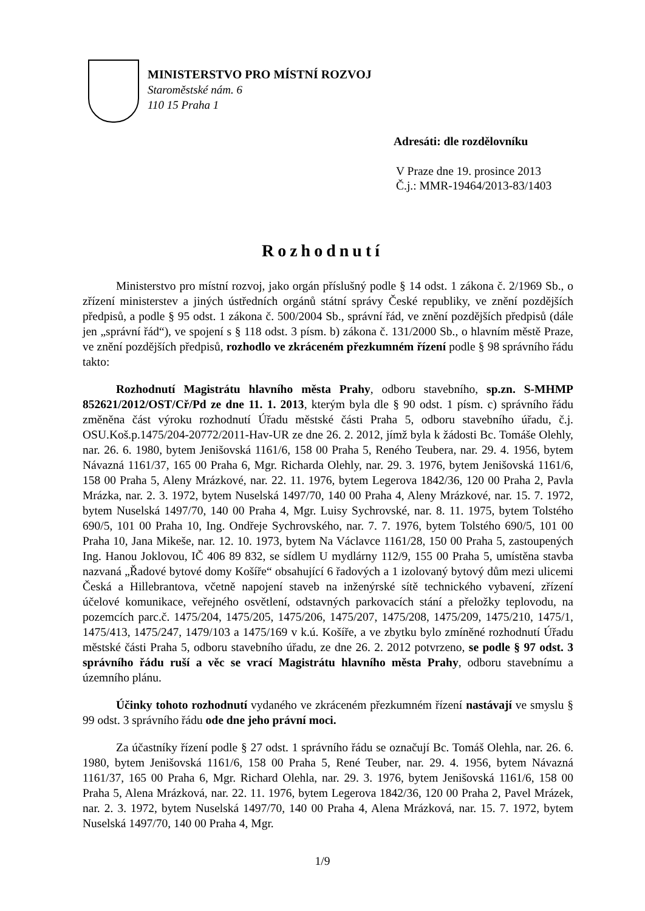MINISTERSTVO PRO MÍSTNÍ ROZVOJ
Staroměstské nám. 6
110 15 Praha 1
Adresáti: dle rozdělovníku
V Praze dne 19. prosince 2013
Č.j.: MMR-19464/2013-83/1403
Rozhodnutí
Ministerstvo pro místní rozvoj, jako orgán příslušný podle § 14 odst. 1 zákona č. 2/1969 Sb., o zřízení ministerstev a jiných ústředních orgánů státní správy České republiky, ve znění pozdějších předpisů, a podle § 95 odst. 1 zákona č. 500/2004 Sb., správní řád, ve znění pozdějších předpisů (dále jen „správní řád“), ve spojení s § 118 odst. 3 písm. b) zákona č. 131/2000 Sb., o hlavním městě Praze, ve znění pozdějších předpisů, rozhodlo ve zkráceném přezkumném řízení podle § 98 správního řádu takto:
Rozhodnutí Magistrátu hlavního města Prahy, odboru stavebního, sp.zn. S-MHMP 852621/2012/OST/Cř/Pd ze dne 11. 1. 2013, kterým byla dle § 90 odst. 1 písm. c) správního řádu změněna část výroku rozhodnutí Úřadu městské části Praha 5, odboru stavebního úřadu, č.j. OSU.Koš.p.1475/204-20772/2011-Hav-UR ze dne 26. 2. 2012, jímž byla k žádosti Bc. Tomáše Olehly, nar. 26. 6. 1980, bytem Jenišovská 1161/6, 158 00 Praha 5, Reného Teubera, nar. 29. 4. 1956, bytem Návazná 1161/37, 165 00 Praha 6, Mgr. Richarda Olehly, nar. 29. 3. 1976, bytem Jenišovská 1161/6, 158 00 Praha 5, Aleny Mrázkové, nar. 22. 11. 1976, bytem Legerova 1842/36, 120 00 Praha 2, Pavla Mrázka, nar. 2. 3. 1972, bytem Nuselská 1497/70, 140 00 Praha 4, Aleny Mrázkové, nar. 15. 7. 1972, bytem Nuselská 1497/70, 140 00 Praha 4, Mgr. Luisy Sychrovské, nar. 8. 11. 1975, bytem Tolstého 690/5, 101 00 Praha 10, Ing. Ondřeje Sychrovského, nar. 7. 7. 1976, bytem Tolstého 690/5, 101 00 Praha 10, Jana Mikeše, nar. 12. 10. 1973, bytem Na Václavce 1161/28, 150 00 Praha 5, zastoupených Ing. Hanou Joklovou, IČ 406 89 832, se sídlem U mydlárny 112/9, 155 00 Praha 5, umístěna stavba nazvaná „Řadové bytové domy Košíře“ obsahující 6 řadových a 1 izolovaný bytový dům mezi ulicemi Česká a Hillebrantova, včetně napojení staveb na inženýrské sítě technického vybavení, zřízení účelové komunikace, veřejného osvětlení, odstavných parkovacích stání a přeložky teplovodu, na pozemcích parc.č. 1475/204, 1475/205, 1475/206, 1475/207, 1475/208, 1475/209, 1475/210, 1475/1, 1475/413, 1475/247, 1479/103 a 1475/169 v k.ú. Košíře, a ve zbytku bylo zmíněné rozhodnutí Úřadu městské části Praha 5, odboru stavebního úřadu, ze dne 26. 2. 2012 potvrzeno, se podle § 97 odst. 3 správního řádu ruší a věc se vrací Magistrátu hlavního města Prahy, odboru stavebnímu a územního plánu.
Účinky tohoto rozhodnutí vydaného ve zkráceném přezkumném řízení nastávají ve smyslu § 99 odst. 3 správního řádu ode dne jeho právní moci.
Za účastníky řízení podle § 27 odst. 1 správního řádu se označují Bc. Tomáš Olehla, nar. 26. 6. 1980, bytem Jenišovská 1161/6, 158 00 Praha 5, René Teuber, nar. 29. 4. 1956, bytem Návazná 1161/37, 165 00 Praha 6, Mgr. Richard Olehla, nar. 29. 3. 1976, bytem Jenišovská 1161/6, 158 00 Praha 5, Alena Mrázková, nar. 22. 11. 1976, bytem Legerova 1842/36, 120 00 Praha 2, Pavel Mrázek, nar. 2. 3. 1972, bytem Nuselská 1497/70, 140 00 Praha 4, Alena Mrázková, nar. 15. 7. 1972, bytem Nuselská 1497/70, 140 00 Praha 4, Mgr.
1/9